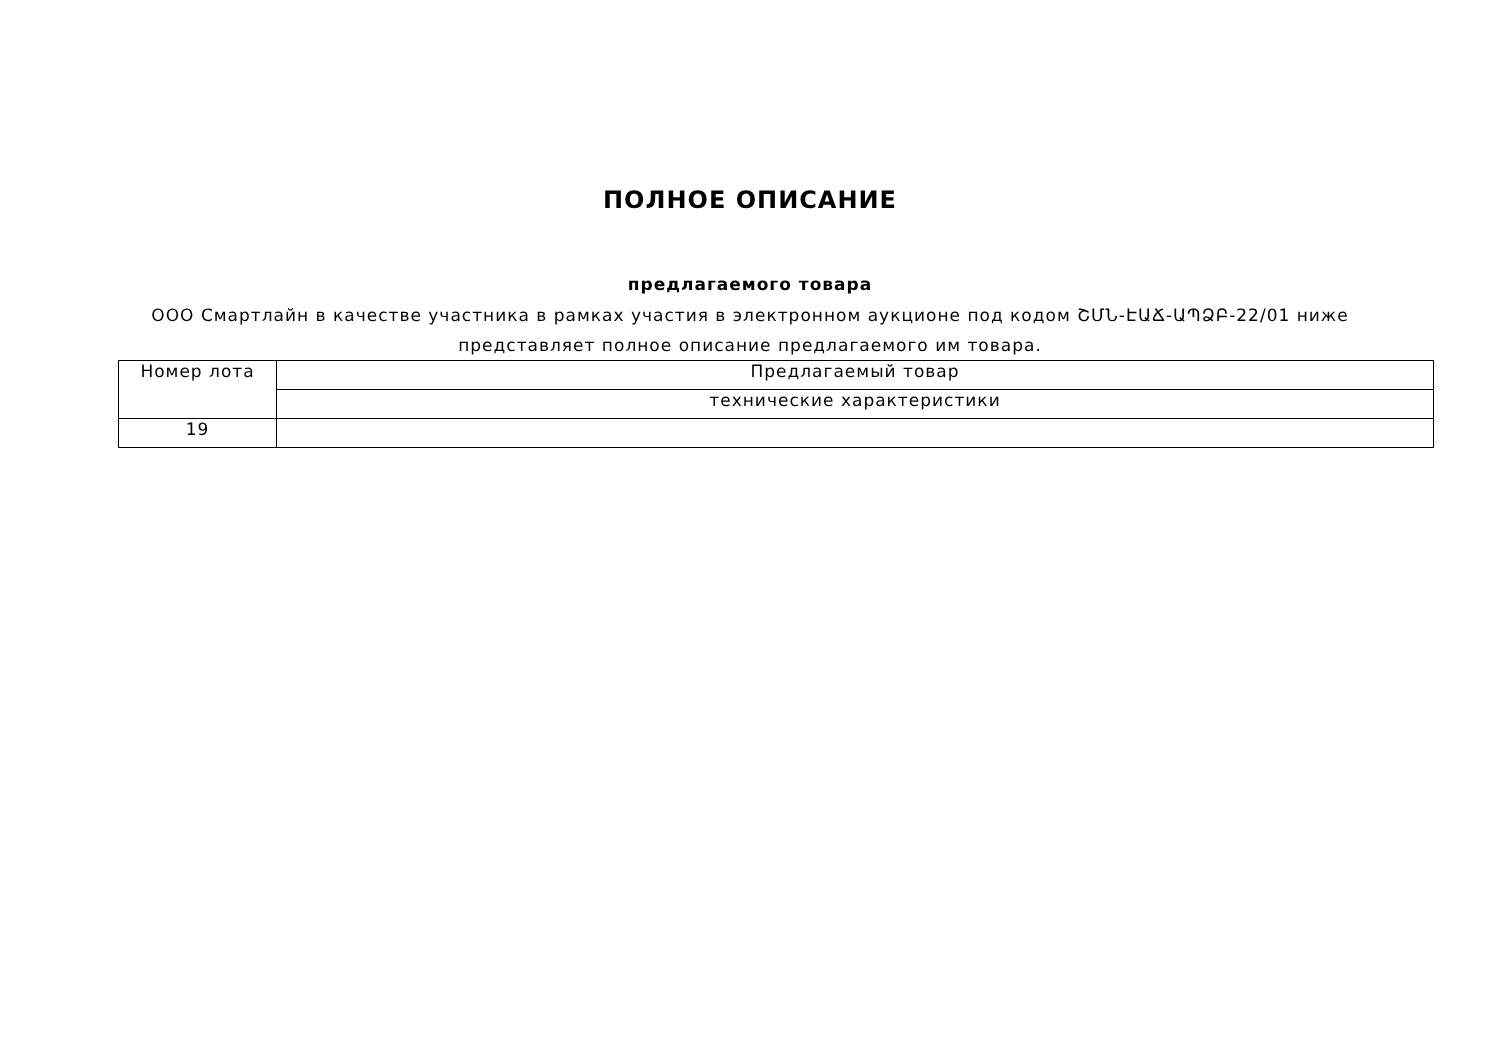ПОЛНОЕ ОПИСАНИЕ
предлагаемого товара
ООО Смартлайн в качестве участника в рамках участия в электронном аукционе под кодом ՇՄՆ-ԷԱՃ-ԱՊՁԲ-22/01 ниже представляет полное описание предлагаемого им товара.
| Номер лота | Предлагаемый товар |
| | технические характеристики |
| 19 | |